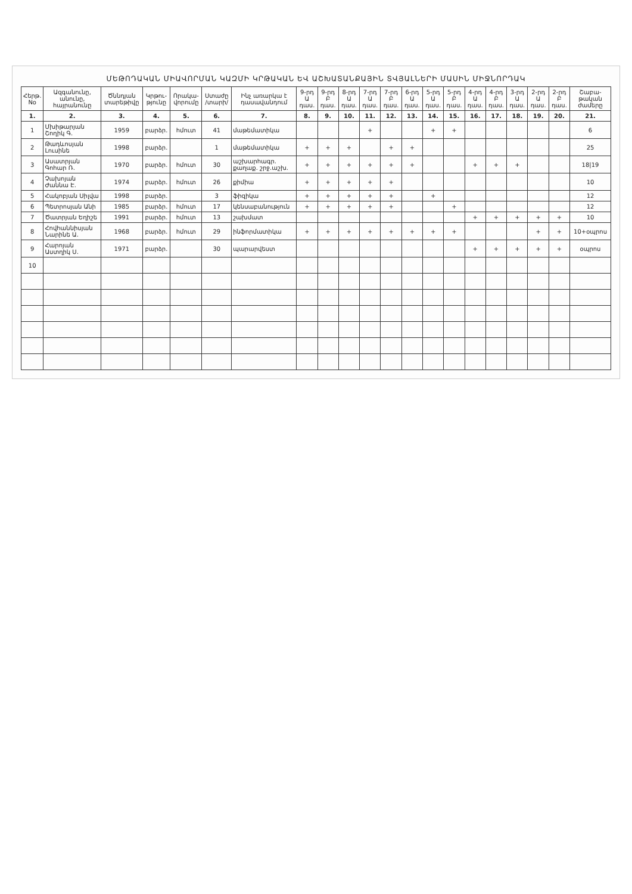ՄԵԹՈԴԱԿԱՆ ՄԻԱՎՈՐՄԱՆ ԿԱԶՄԻ ԿՐԹԱԿԱՆ ԵՎ ԱՇԽԱՏԱՆՔԱՅԻՆ ՏՎՅԱԼՆԵՐԻ ՄԱՍԻՆ ՄԻՋՆՈՐԴԱԿ
| Հերթ. No | Ազգանունը, անունը, հայրանունը | Ծննդյան տարեթիվը | Կրթու-թյունը | Որակա-վորումը | Ստաժը /տարի/ | Ինչ առարկա է դասավանդում | 9-րդ Ա դաս. | 9-րդ Բ դաս. | 8-րդ Ա դաս. | 7-րդ Ա դաս. | 7-րդ Բ դաս. | 6-րդ Ա դաս. | 5-րդ Ա դաս. | 5-րդ Բ դաս. | 4-րդ Ա դաս. | 4-րդ Բ դաս. | 3-րդ Ա դաս. | 2-րդ Ա դաս. | 2-րդ Բ դաս. | Շաբա-թական ժամերը |
| --- | --- | --- | --- | --- | --- | --- | --- | --- | --- | --- | --- | --- | --- | --- | --- | --- | --- | --- | --- | --- |
| 1. | 2. | 3. | 4. | 5. | 6. | 7. | 8. | 9. | 10. | 11. | 12. | 13. | 14. | 15. | 16. | 17. | 18. | 19. | 20. | 21. |
| 1 | Մխիթարյան Շողիկ Գ. | 1959 | բարձր. | հմուտ | 41 | մաթեմատիկա | | | | + | | | + | + | | | | | | 6 |
| 2 | Թադևոսյան Լուսինե | 1998 | բարձր. | | 1 | մաթեմատիկա | + | + | + | | + | + | | | | | | | | 25 |
| 3 | Ասատրյան Գոհար Ռ. | 1970 | բարձր. | հմուտ | 30 | աշխարհագր. քաղաք. շրջ.աշխ. | + | + | + | + | + | + | | | + | + | + | | | 18/19 |
| 4 | Չախոյան Ժաննա Է. | 1974 | բարձր. | հմուտ | 26 | քիմիա | + | + | + | + | + | | | | | | | | | 10 |
| 5 | Հակոբյան Սիլվա | 1998 | բարձր. | | 3 | ֆիզիկա | + | + | + | + | + | | + | | | | | | | 12 |
| 6 | Պետրոսյան Անի | 1985 | բարձր. | հմուտ | 17 | կենսաբանություն | + | + | + | + | + | | | + | | | | | | 12 |
| 7 | Ծատրյան Եղիշե | 1991 | բարձր. | հմուտ | 13 | շախմատ | | | | | | | | | + | + | + | + | + | 10 |
| 8 | Հովհաննիսյան Նարինե Ա. | 1968 | բարձր. | հմուտ | 29 | ինֆորմատիկա | + | + | + | + | + | + | + | + | | | | + | + | 10+օպրոս |
| 9 | Հարոյան Աստղիկ Ս. | 1971 | բարձր. | | 30 | պարարվեստ | | | | | | | | | + | + | + | + | + | օպրոս |
| 10 | | | | | | | | | | | | | | | | | | | | |